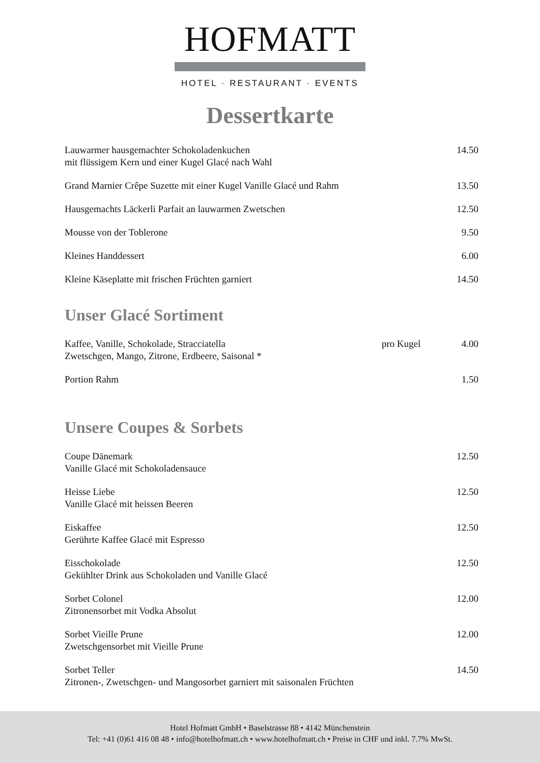HOFMATT
HOTEL · RESTAURANT · EVENTS
Dessertkarte
| Lauwarmer hausgemachter Schokoladenkuchen mit flüssigem Kern und einer Kugel Glacé nach Wahl | | 14.50 |
| Grand Marnier Crêpe Suzette mit einer Kugel Vanille Glacé und Rahm | | 13.50 |
| Hausgemachts Läckerli Parfait an lauwarmen Zwetschen | | 12.50 |
| Mousse von der Toblerone | | 9.50 |
| Kleines Handdessert | | 6.00 |
| Kleine Käseplatte mit frischen Früchten garniert | | 14.50 |
Unser Glacé Sortiment
| Kaffee, Vanille, Schokolade, Stracciatella Zwetschgen, Mango, Zitrone, Erdbeere, Saisonal * | pro Kugel | 4.00 |
| Portion Rahm | | 1.50 |
Unsere Coupes & Sorbets
| Coupe Dänemark Vanille Glacé mit Schokoladensauce | | 12.50 |
| Heisse Liebe Vanille Glacé mit heissen Beeren | | 12.50 |
| Eiskaffee Gerührte Kaffee Glacé mit Espresso | | 12.50 |
| Eisschokolade Gekühlter Drink aus Schokoladen und Vanille Glacé | | 12.50 |
| Sorbet Colonel Zitronensorbet mit Vodka Absolut | | 12.00 |
| Sorbet Vieille Prune Zwetschgensorbet mit Vieille Prune | | 12.00 |
| Sorbet Teller Zitronen-, Zwetschgen- und Mangosorbet garniert mit saisonalen Früchten | | 14.50 |
Hotel Hofmatt GmbH • Baselstrasse 88 • 4142 Münchenstein
Tel: +41 (0)61 416 08 48 • info@hotelhofmatt.ch • www.hotelhofmatt.ch • Preise in CHF und inkl. 7.7% MwSt.